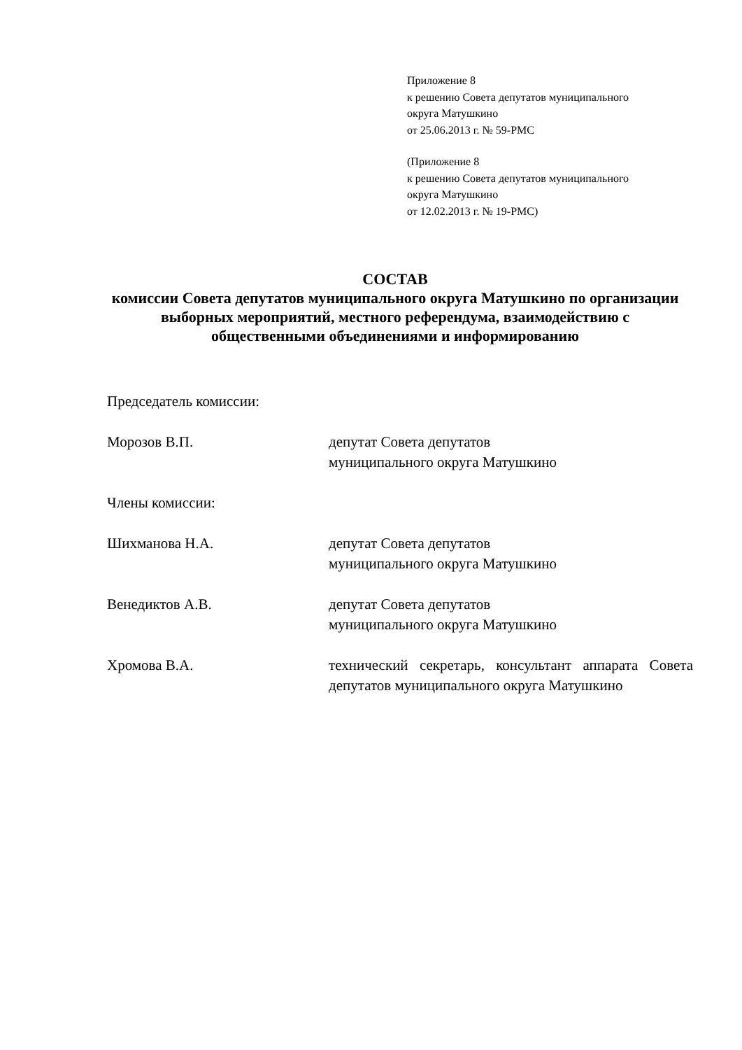Приложение 8
к решению Совета депутатов муниципального
округа Матушкино
от 25.06.2013 г. № 59-РМС
(Приложение 8
к решению Совета депутатов муниципального
округа Матушкино
от 12.02.2013 г. № 19-РМС)
СОСТАВ
комиссии Совета депутатов муниципального округа Матушкино по организации выборных мероприятий, местного референдума, взаимодействию с общественными объединениями и информированию
Председатель комиссии:
Морозов В.П. депутат Совета депутатов
муниципального округа Матушкино
Члены комиссии:
Шихманова Н.А. депутат Совета депутатов
муниципального округа Матушкино
Венедиктов А.В. депутат Совета депутатов
муниципального округа Матушкино
Хромова В.А. технический секретарь, консультант аппарата Совета депутатов муниципального округа Матушкино